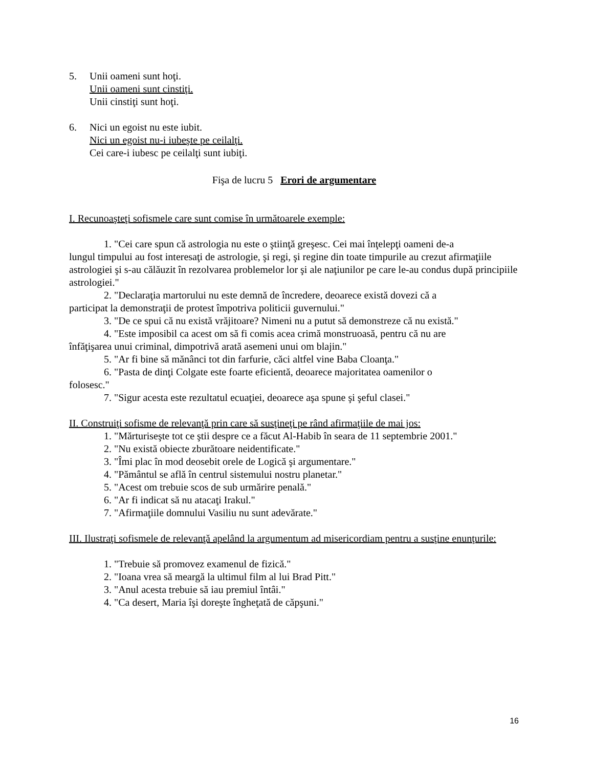5. Unii oameni sunt hoţi.
Unii oameni sunt cinstiţi.
Unii cinstiţi sunt hoţi.
6. Nici un egoist nu este iubit.
Nici un egoist nu-i iubeşte pe ceilalţi.
Cei care-i iubesc pe ceilalţi sunt iubiţi.
Fişa de lucru 5 Erori de argumentare
I. Recunoaşteţi sofismele care sunt comise în următoarele exemple:
1. "Cei care spun că astrologia nu este o ştiinţă greşesc. Cei mai înţelepţi oameni de-a
lungul timpului au fost interesaţi de astrologie, şi regi, şi regine din toate timpurile au crezut afirmaţiile astrologiei şi s-au călăuzit în rezolvarea problemelor lor şi ale naţiunilor pe care le-au condus după principiile astrologiei."
2. "Declaraţia martorului nu este demnă de încredere, deoarece există dovezi că a
participat la demonstraţii de protest împotriva politicii guvernului."
3. "De ce spui că nu există vrăjitoare? Nimeni nu a putut să demonstreze că nu există."
4. "Este imposibil ca acest om să fi comis acea crimă monstruoasă, pentru că nu are
înfăţişarea unui criminal, dimpotrivă arată asemeni unui om blajin."
5. "Ar fi bine să mănânci tot din farfurie, căci altfel vine Baba Cloanţa."
6. "Pasta de dinţi Colgate este foarte eficientă, deoarece majoritatea oamenilor o
folosesc."
7. "Sigur acesta este rezultatul ecuaţiei, deoarece aşa spune şi şeful clasei."
II. Construiţi sofisme de relevanţă prin care să susţineţi pe rând afirmaţiile de mai jos:
1. "Mărturiseşte tot ce ştii despre ce a făcut Al-Habib în seara de 11 septembrie 2001."
2. "Nu există obiecte zburătoare neidentificate."
3. "Îmi plac în mod deosebit orele de Logică şi argumentare."
4. "Pământul se află în centrul sistemului nostru planetar."
5. "Acest om trebuie scos de sub urmărire penală."
6. "Ar fi indicat să nu atacaţi Irakul."
7. "Afirmaţiile domnului Vasiliu nu sunt adevărate."
III. Ilustraţi sofismele de relevanţă apelând la argumentum ad misericordiam pentru a susţine enunţurile:
1. "Trebuie să promovez examenul de fizică."
2. "Ioana vrea să meargă la ultimul film al lui Brad Pitt."
3. "Anul acesta trebuie să iau premiul întâi."
4. "Ca desert, Maria îşi doreşte îngheţată de căpşuni."
16